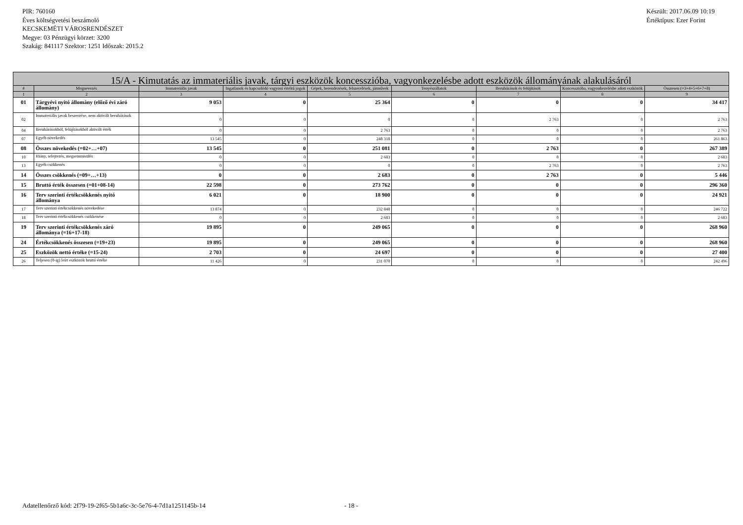PIR: 760160
Éves költségvetési beszámoló
KECSKEMÉTI VÁROSRENDÉSZET
Megye: 03 Pénzügyi körzet: 3200
Szakág: 841117 Szektor: 1251 Időszak: 2015.2
Készült: 2017.06.09 10:19
Értéktípus: Ezer Forint
| 15/A - Kimutatás az immateriális javak, tárgyi eszközök koncesszióba, vagyonkezelésbe adott eszközök állományának alakulásáról | | | | | | | | |
| --- | --- | --- | --- | --- | --- | --- | --- | --- |
| # | Megnevezés | Immateriális javak | Ingatlanok és kapcsolódó vagyoni értékű jogok | Gépek, berendezések, felszerelések, járművek | Tenyészállatok | Beruházások és felújítások | Koncesszióba, vagyonkezelésbe adott eszközök | Összesen (=3+4+5+6+7+8) |
| 1 | 2 | 3 | 4 | 5 | 6 | 7 | 8 | 9 |
| 01 | Tárgyévi nyitó állomány (előző évi záró állomány) | 9 053 | 0 | 25 364 | 0 | 0 | 0 | 34 417 |
| 02 | Immateriális javak beszerzése, nem aktivált beruházások | 0 | 0 | 0 | 0 | 2 763 | 0 | 2 763 |
| 04 | Beruházásokból, felújításokból aktivált érték | 0 | 0 | 2 763 | 0 | 0 | 0 | 2 763 |
| 07 | Egyéb növekedés | 13 545 | 0 | 248 318 | 0 | 0 | 0 | 261 863 |
| 08 | Összes növekedés (=02+…+07) | 13 545 | 0 | 251 081 | 0 | 2 763 | 0 | 267 389 |
| 10 | Hiány, selejtezés, megsemmisülés | 0 | 0 | 2 683 | 0 | 0 | 0 | 2 683 |
| 13 | Egyéb csökkenés | 0 | 0 | 0 | 0 | 2 763 | 0 | 2 763 |
| 14 | Összes csökkenés (=09+…+13) | 0 | 0 | 2 683 | 0 | 2 763 | 0 | 5 446 |
| 15 | Bruttó érték összesen (=01+08-14) | 22 598 | 0 | 273 762 | 0 | 0 | 0 | 296 360 |
| 16 | Terv szerinti értékcsökkenés nyitó állománya | 6 021 | 0 | 18 900 | 0 | 0 | 0 | 24 921 |
| 17 | Terv szerinti értékcsökkenés növekedése | 13 874 | 0 | 232 848 | 0 | 0 | 0 | 246 722 |
| 18 | Terv szerinti értékcsökkenés csökkenése | 0 | 0 | 2 683 | 0 | 0 | 0 | 2 683 |
| 19 | Terv szerinti értékcsökkenés záró állománya (=16+17-18) | 19 895 | 0 | 249 065 | 0 | 0 | 0 | 268 960 |
| 24 | Értékcsökkenés összesen (=19+23) | 19 895 | 0 | 249 065 | 0 | 0 | 0 | 268 960 |
| 25 | Eszközök nettó értéke (=15-24) | 2 703 | 0 | 24 697 | 0 | 0 | 0 | 27 400 |
| 26 | Teljesen (0-ig) leírt eszközök bruttó értéke | 11 426 | 0 | 231 070 | 0 | 0 | 0 | 242 496 |
Adatellenőrző kód: 2f79-19-2f65-5b1a6c-3c-5e76-4-7d1a1251145b-14 - 18 -